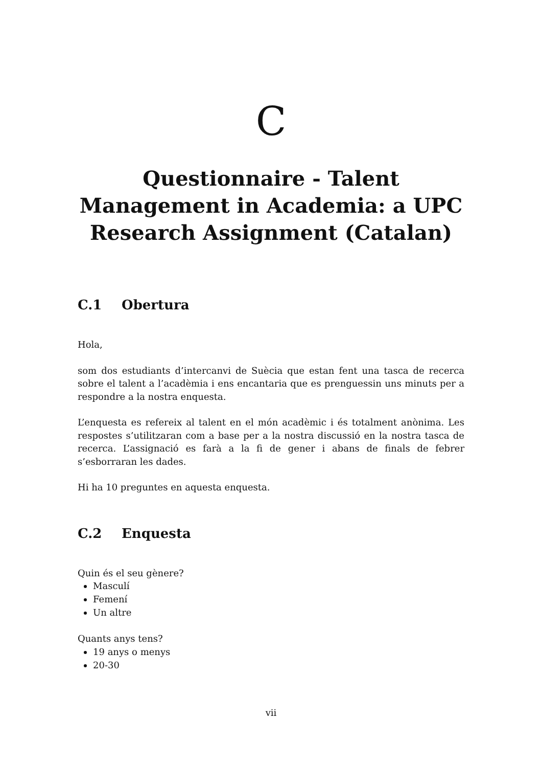C
Questionnaire - Talent
Management in Academia: a UPC
Research Assignment (Catalan)
C.1 Obertura
Hola,
som dos estudiants d’intercanvi de Suècia que estan fent una tasca de recerca sobre el talent a l’acadèmia i ens encantaria que es prenguessin uns minuts per a respondre a la nostra enquesta.
L’enquesta es refereix al talent en el món acadèmic i és totalment anònima. Les respostes s’utilitzaran com a base per a la nostra discussió en la nostra tasca de recerca. L’assignació es farà a la fi de gener i abans de finals de febrer s’esborraran les dades.
Hi ha 10 preguntes en aquesta enquesta.
C.2 Enquesta
Quin és el seu gènere?
Masculí
Femení
Un altre
Quants anys tens?
19 anys o menys
20-30
vii